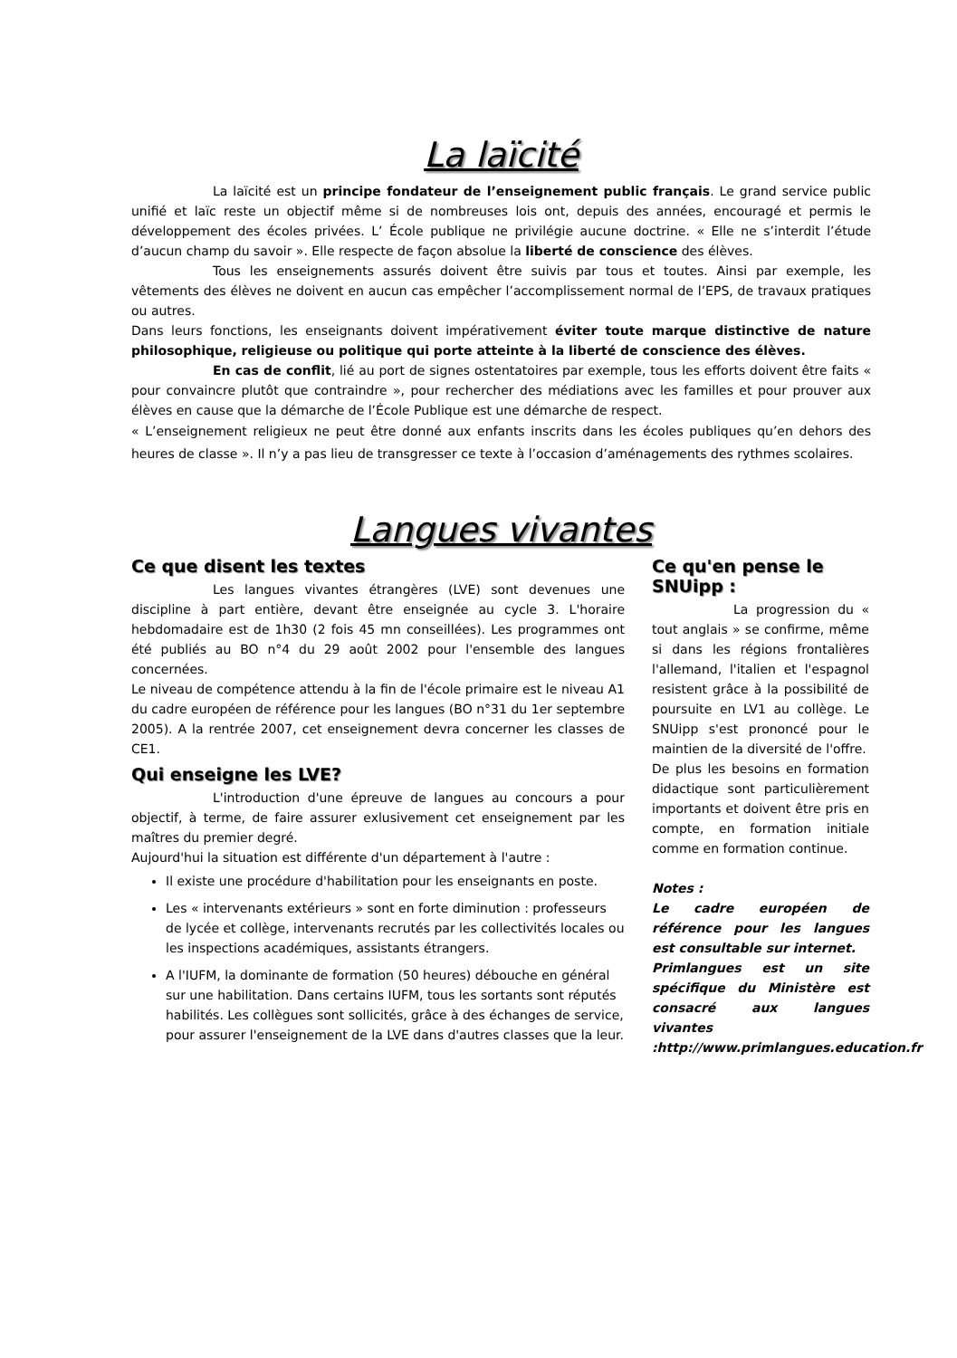La laïcité
La laïcité est un principe fondateur de l’enseignement public français. Le grand service public unifié et laïc reste un objectif même si de nombreuses lois ont, depuis des années, encouragé et permis le développement des écoles privées. L’ École publique ne privilégie aucune doctrine. « Elle ne s’interdit l’étude d’aucun champ du savoir ». Elle respecte de façon absolue la liberté de conscience des élèves.
Tous les enseignements assurés doivent être suivis par tous et toutes. Ainsi par exemple, les vêtements des élèves ne doivent en aucun cas empêcher l’accomplissement normal de l’EPS, de travaux pratiques ou autres.
Dans leurs fonctions, les enseignants doivent impérativement éviter toute marque distinctive de nature philosophique, religieuse ou politique qui porte atteinte à la liberté de conscience des élèves.
En cas de conflit, lié au port de signes ostentatoires par exemple, tous les efforts doivent être faits « pour convaincre plutôt que contraindre », pour rechercher des médiations avec les familles et pour prouver aux élèves en cause que la démarche de l’École Publique est une démarche de respect.
« L’enseignement religieux ne peut être donné aux enfants inscrits dans les écoles publiques qu’en dehors des heures de classe ». Il n’y a pas lieu de transgresser ce texte à l’occasion d’aménagements des rythmes scolaires.
Langues vivantes
Ce que disent les textes
Les langues vivantes étrangères (LVE) sont devenues une discipline à part entière, devant être enseignée au cycle 3. L'horaire hebdomadaire est de 1h30 (2 fois 45 mn conseillées). Les programmes ont été publiés au BO n°4 du 29 août 2002 pour l'ensemble des langues concernées.
Le niveau de compétence attendu à la fin de l'école primaire est le niveau A1 du cadre européen de référence pour les langues (BO n°31 du 1er septembre 2005). A la rentrée 2007, cet enseignement devra concerner les classes de CE1.
Qui enseigne les LVE?
L'introduction d'une épreuve de langues au concours a pour objectif, à terme, de faire assurer exlusivement cet enseignement par les maîtres du premier degré.
Aujourd'hui la situation est différente d'un département à l'autre :
Il existe une procédure d'habilitation pour les enseignants en poste.
Les « intervenants extérieurs » sont en forte diminution : professeurs de lycée et collège, intervenants recrutés par les collectivités locales ou les inspections académiques, assistants étrangers.
A l'IUFM, la dominante de formation (50 heures) débouche en général sur une habilitation. Dans certains IUFM, tous les sortants sont réputés habilités. Les collègues sont sollicités, grâce à des échanges de service, pour assurer l'enseignement de la LVE dans d'autres classes que la leur.
Ce qu'en pense le SNUipp :
La progression du « tout anglais » se confirme, même si dans les régions frontalières l'allemand, l'italien et l'espagnol resistent grâce à la possibilité de poursuite en LV1 au collège. Le SNUipp s'est prononcé pour le maintien de la diversité de l'offre.
De plus les besoins en formation didactique sont particulièrement importants et doivent être pris en compte, en formation initiale comme en formation continue.
Notes :
Le cadre européen de référence pour les langues est consultable sur internet.
Primlangues est un site spécifique du Ministère est consacré aux langues vivantes :http://www.primlangues.education.fr